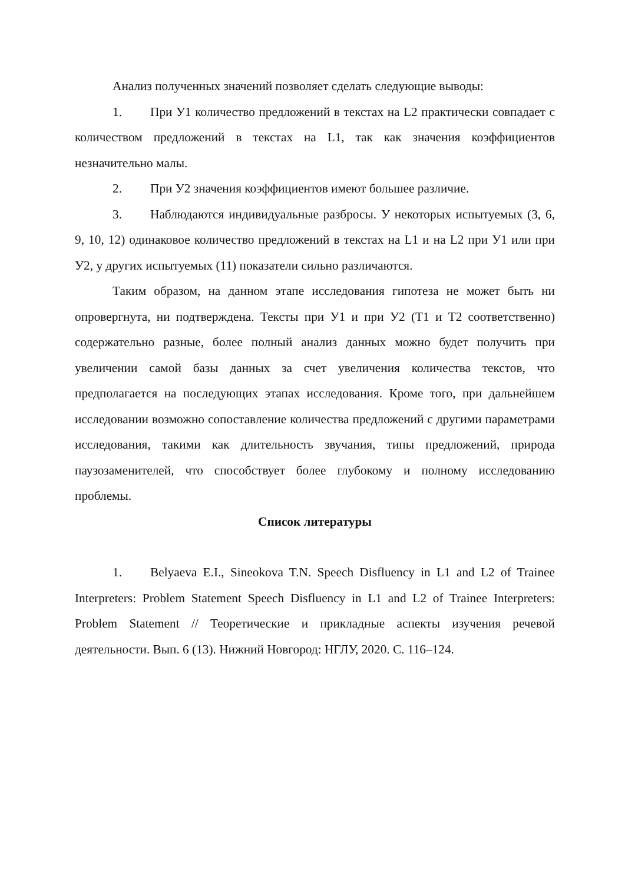Анализ полученных значений позволяет сделать следующие выводы:
1. При У1 количество предложений в текстах на L2 практически совпадает с количеством предложений в текстах на L1, так как значения коэффициентов незначительно малы.
2. При У2 значения коэффициентов имеют большее различие.
3. Наблюдаются индивидуальные разбросы. У некоторых испытуемых (3, 6, 9, 10, 12) одинаковое количество предложений в текстах на L1 и на L2 при У1 или при У2, у других испытуемых (11) показатели сильно различаются.
Таким образом, на данном этапе исследования гипотеза не может быть ни опровергнута, ни подтверждена. Тексты при У1 и при У2 (Т1 и Т2 соответственно) содержательно разные, более полный анализ данных можно будет получить при увеличении самой базы данных за счет увеличения количества текстов, что предполагается на последующих этапах исследования. Кроме того, при дальнейшем исследовании возможно сопоставление количества предложений с другими параметрами исследования, такими как длительность звучания, типы предложений, природа паузозаменителей, что способствует более глубокому и полному исследованию проблемы.
Список литературы
1. Belyaeva E.I., Sineokova T.N. Speech Disfluency in L1 and L2 of Trainee Interpreters: Problem Statement Speech Disfluency in L1 and L2 of Trainee Interpreters: Problem Statement // Теоретические и прикладные аспекты изучения речевой деятельности. Вып. 6 (13). Нижний Новгород: НГЛУ, 2020. С. 116–124.